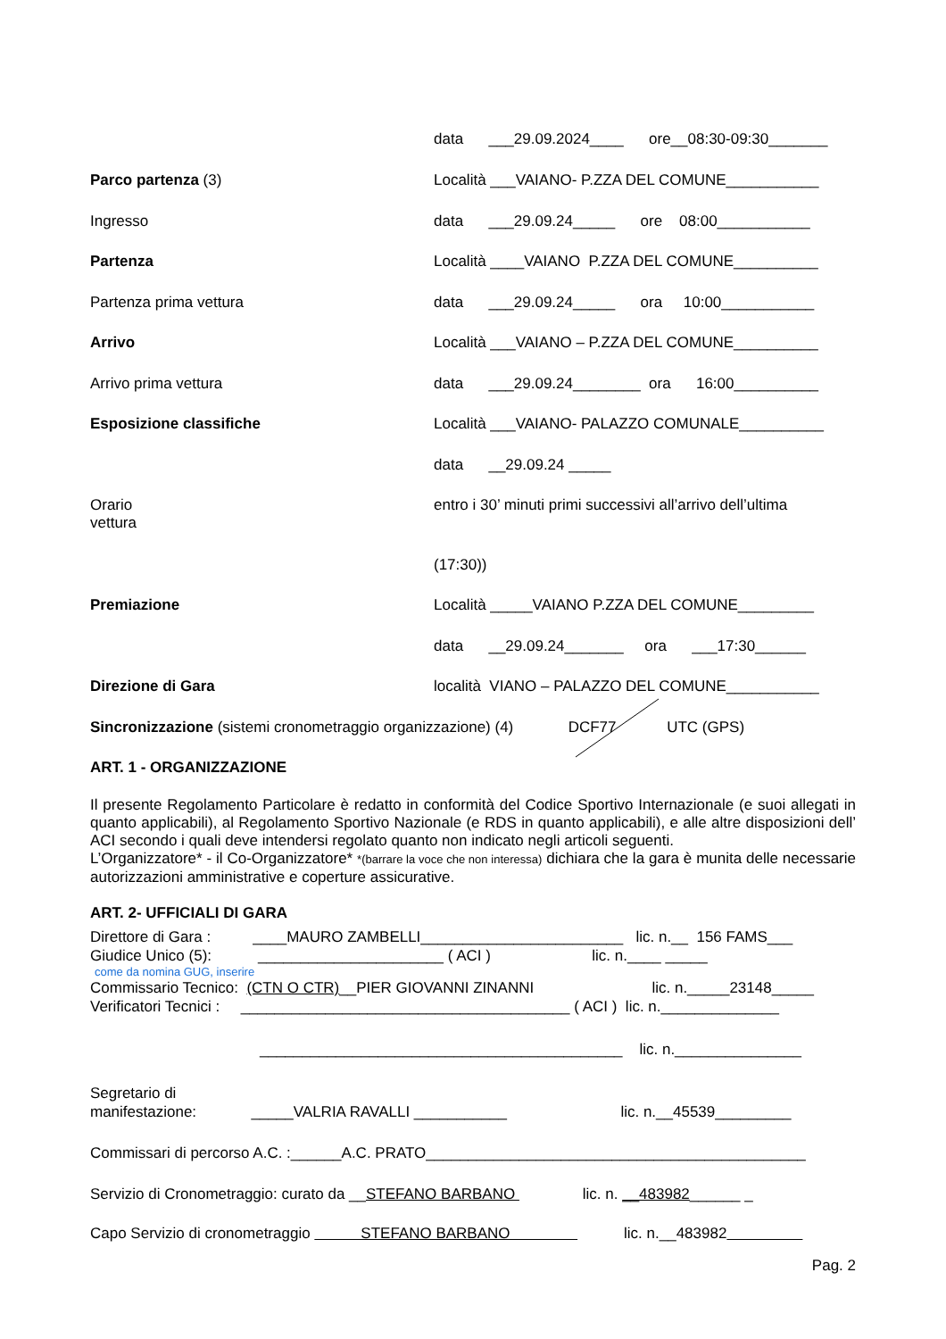data ___29.09.2024____ ore__08:30-09:30_______
Parco partenza (3) Località ___VAIANO- P.ZZA DEL COMUNE___________
Ingresso data ___29.09.24_____ ore 08:00___________
Partenza Località ____VAIANO P.ZZA DEL COMUNE__________
Partenza prima vettura data ___29.09.24_____ ora 10:00___________
Arrivo Località ___VAIANO – P.ZZA DEL COMUNE__________
Arrivo prima vettura data ___29.09.24________ ora 16:00__________
Esposizione classifiche Località ___VAIANO- PALAZZO COMUNALE__________
data __29.09.24 _____
Orario
vettura
entro i 30’ minuti primi successivi all’arrivo dell’ultima
(17:30))
Premiazione Località _____VAIANO P.ZZA DEL COMUNE_________
data __29.09.24_______ ora ___17:30______
Direzione di Gara località VIANO – PALAZZO DEL COMUNE___________
Sincronizzazione (sistemi cronometraggio organizzazione) (4) DCF77 UTC (GPS)
ART. 1 - ORGANIZZAZIONE
Il presente Regolamento Particolare è redatto in conformità del Codice Sportivo Internazionale (e suoi allegati in quanto applicabili), al Regolamento Sportivo Nazionale (e RDS in quanto applicabili), e alle altre disposizioni dell’ ACI secondo i quali deve intendersi regolato quanto non indicato negli articoli seguenti.
L’Organizzatore* - il Co-Organizzatore* *(barrare la voce che non interessa) dichiara che la gara è munita delle necessarie autorizzazioni amministrative e coperture assicurative.
ART. 2- UFFICIALI DI GARA
Direttore di Gara : ____MAURO ZAMBELLI________________________ lic. n.__ 156 FAMS___
Giudice Unico (5): ______________________ ( ACI ) lic. n.____ _____
come da nomina GUG, inserire
Commissario Tecnico: (CTN O CTR)__PIER GIOVANNI ZINANNI lic. n._____23148_____
Verificatori Tecnici : _______________________________________ ( ACI ) lic. n.______________
___________________________________________ lic. n._______________
Segretario di
manifestazione: _____VALRIA RAVALLI ___________ lic. n.__45539_________
Commissari di percorso A.C. :______A.C. PRATO_____________________________________________
Servizio di Cronometraggio: curato da __STEFANO BARBANO lic. n. __483982______ _
Capo Servizio di cronometraggio STEFANO BARBANO lic. n.__483982
Pag. 2